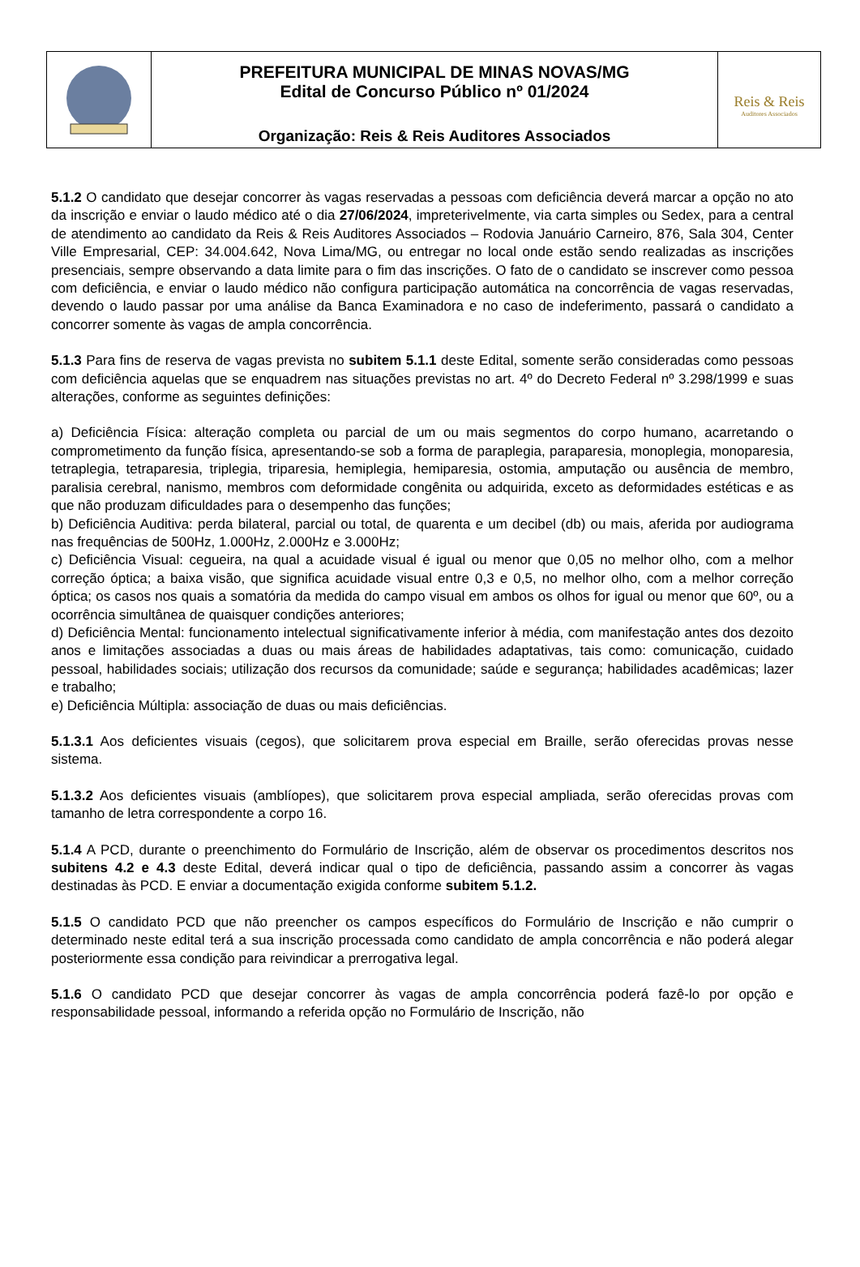| | PREFEITURA MUNICIPAL DE MINAS NOVAS/MG Edital de Concurso Público nº 01/2024 Organização: Reis & Reis Auditores Associados | Reis & Reis Auditores Associados |
5.1.2 O candidato que desejar concorrer às vagas reservadas a pessoas com deficiência deverá marcar a opção no ato da inscrição e enviar o laudo médico até o dia 27/06/2024, impreterivelmente, via carta simples ou Sedex, para a central de atendimento ao candidato da Reis & Reis Auditores Associados – Rodovia Januário Carneiro, 876, Sala 304, Center Ville Empresarial, CEP: 34.004.642, Nova Lima/MG, ou entregar no local onde estão sendo realizadas as inscrições presenciais, sempre observando a data limite para o fim das inscrições. O fato de o candidato se inscrever como pessoa com deficiência, e enviar o laudo médico não configura participação automática na concorrência de vagas reservadas, devendo o laudo passar por uma análise da Banca Examinadora e no caso de indeferimento, passará o candidato a concorrer somente às vagas de ampla concorrência.
5.1.3 Para fins de reserva de vagas prevista no subitem 5.1.1 deste Edital, somente serão consideradas como pessoas com deficiência aquelas que se enquadrem nas situações previstas no art. 4º do Decreto Federal nº 3.298/1999 e suas alterações, conforme as seguintes definições:
a) Deficiência Física: alteração completa ou parcial de um ou mais segmentos do corpo humano, acarretando o comprometimento da função física, apresentando-se sob a forma de paraplegia, paraparesia, monoplegia, monoparesia, tetraplegia, tetraparesia, triplegia, triparesia, hemiplegia, hemiparesia, ostomia, amputação ou ausência de membro, paralisia cerebral, nanismo, membros com deformidade congênita ou adquirida, exceto as deformidades estéticas e as que não produzam dificuldades para o desempenho das funções;
b) Deficiência Auditiva: perda bilateral, parcial ou total, de quarenta e um decibel (db) ou mais, aferida por audiograma nas frequências de 500Hz, 1.000Hz, 2.000Hz e 3.000Hz;
c) Deficiência Visual: cegueira, na qual a acuidade visual é igual ou menor que 0,05 no melhor olho, com a melhor correção óptica; a baixa visão, que significa acuidade visual entre 0,3 e 0,5, no melhor olho, com a melhor correção óptica; os casos nos quais a somatória da medida do campo visual em ambos os olhos for igual ou menor que 60º, ou a ocorrência simultânea de quaisquer condições anteriores;
d) Deficiência Mental: funcionamento intelectual significativamente inferior à média, com manifestação antes dos dezoito anos e limitações associadas a duas ou mais áreas de habilidades adaptativas, tais como: comunicação, cuidado pessoal, habilidades sociais; utilização dos recursos da comunidade; saúde e segurança; habilidades acadêmicas; lazer e trabalho;
e) Deficiência Múltipla: associação de duas ou mais deficiências.
5.1.3.1 Aos deficientes visuais (cegos), que solicitarem prova especial em Braille, serão oferecidas provas nesse sistema.
5.1.3.2 Aos deficientes visuais (amblíopes), que solicitarem prova especial ampliada, serão oferecidas provas com tamanho de letra correspondente a corpo 16.
5.1.4 A PCD, durante o preenchimento do Formulário de Inscrição, além de observar os procedimentos descritos nos subitens 4.2 e 4.3 deste Edital, deverá indicar qual o tipo de deficiência, passando assim a concorrer às vagas destinadas às PCD. E enviar a documentação exigida conforme subitem 5.1.2.
5.1.5 O candidato PCD que não preencher os campos específicos do Formulário de Inscrição e não cumprir o determinado neste edital terá a sua inscrição processada como candidato de ampla concorrência e não poderá alegar posteriormente essa condição para reivindicar a prerrogativa legal.
5.1.6 O candidato PCD que desejar concorrer às vagas de ampla concorrência poderá fazê-lo por opção e responsabilidade pessoal, informando a referida opção no Formulário de Inscrição, não